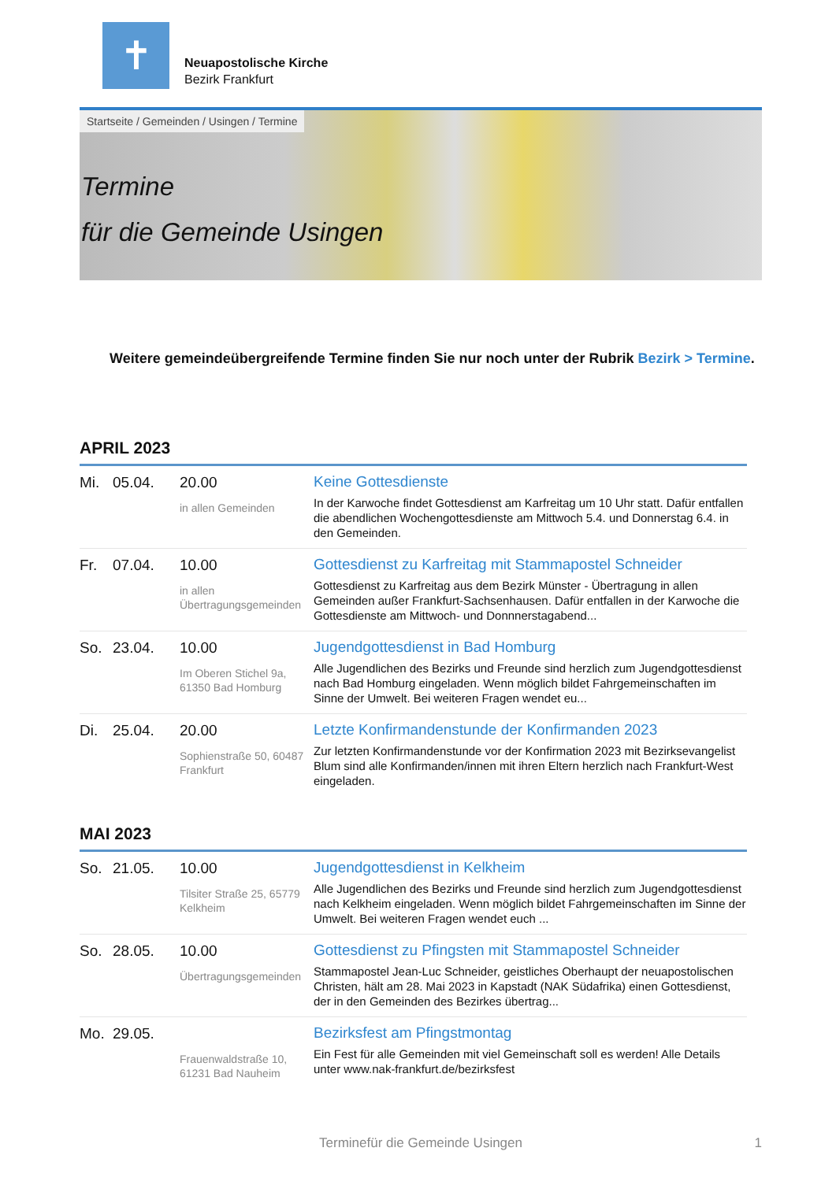✝
Neuapostolische Kirche
Bezirk Frankfurt
Startseite / Gemeinden / Usingen / Termine
Termine
für die Gemeinde Usingen
Weitere gemeindeübergreifende Termine finden Sie nur noch unter der Rubrik Bezirk > Termine.
APRIL 2023
| Mi. | 05.04. | 20.00 in allen Gemeinden | Keine Gottesdienste In der Karwoche findet Gottesdienst am Karfreitag um 10 Uhr statt. Dafür entfallen die abendlichen Wochengottesdienste am Mittwoch 5.4. und Donnerstag 6.4. in den Gemeinden. |
| Fr. | 07.04. | 10.00 in allen Übertragungsgemeinden | Gottesdienst zu Karfreitag mit Stammapostel Schneider Gottesdienst zu Karfreitag aus dem Bezirk Münster - Übertragung in allen Gemeinden außer Frankfurt-Sachsenhausen. Dafür entfallen in der Karwoche die Gottesdienste am Mittwoch- und Donnnerstagabend... |
| So. | 23.04. | 10.00 Im Oberen Stichel 9a, 61350 Bad Homburg | Jugendgottesdienst in Bad Homburg Alle Jugendlichen des Bezirks und Freunde sind herzlich zum Jugendgottesdienst nach Bad Homburg eingeladen. Wenn möglich bildet Fahrgemeinschaften im Sinne der Umwelt. Bei weiteren Fragen wendet eu... |
| Di. | 25.04. | 20.00 Sophienstraße 50, 60487 Frankfurt | Letzte Konfirmandenstunde der Konfirmanden 2023 Zur letzten Konfirmandenstunde vor der Konfirmation 2023 mit Bezirksevangelist Blum sind alle Konfirmanden/innen mit ihren Eltern herzlich nach Frankfurt-West eingeladen. |
MAI 2023
| So. | 21.05. | 10.00 Tilsiter Straße 25, 65779 Kelkheim | Jugendgottesdienst in Kelkheim Alle Jugendlichen des Bezirks und Freunde sind herzlich zum Jugendgottesdienst nach Kelkheim eingeladen. Wenn möglich bildet Fahrgemeinschaften im Sinne der Umwelt. Bei weiteren Fragen wendet euch ... |
| So. | 28.05. | 10.00 Übertragungsgemeinden | Gottesdienst zu Pfingsten mit Stammapostel Schneider Stammapostel Jean-Luc Schneider, geistliches Oberhaupt der neuapostolischen Christen, hält am 28. Mai 2023 in Kapstadt (NAK Südafrika) einen Gottesdienst, der in den Gemeinden des Bezirkes übertrag... |
| Mo. | 29.05. | Frauenwaldstraße 10, 61231 Bad Nauheim | Bezirksfest am Pfingstmontag Ein Fest für alle Gemeinden mit viel Gemeinschaft soll es werden! Alle Details unter www.nak-frankfurt.de/bezirksfest |
Terminefür die Gemeinde Usingen 1